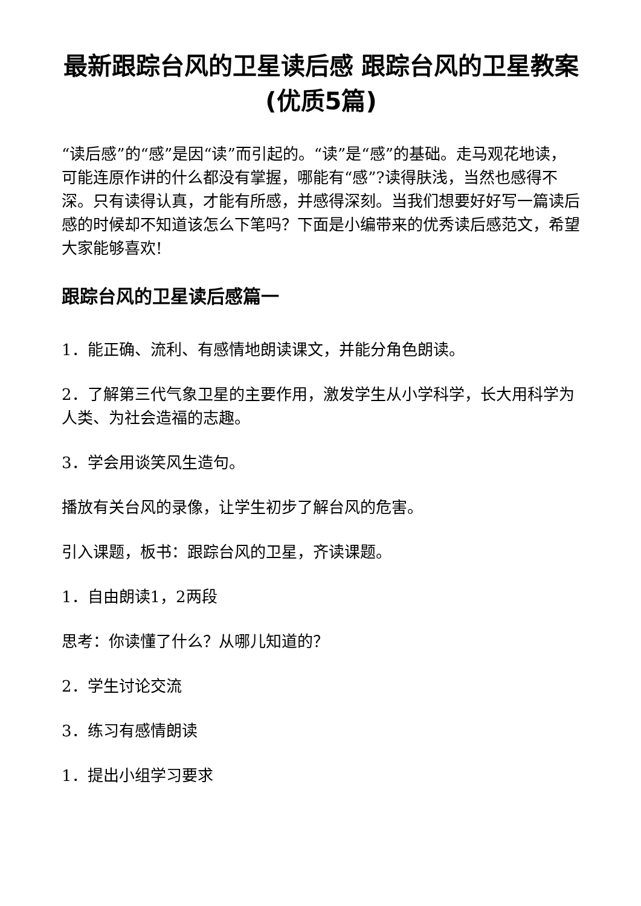最新跟踪台风的卫星读后感 跟踪台风的卫星教案(优质5篇)
“读后感”的“感”是因“读”而引起的。“读”是“感”的基础。走马观花地读，可能连原作讲的什么都没有掌握，哪能有“感”?读得肤浅，当然也感得不深。只有读得认真，才能有所感，并感得深刻。当我们想要好好写一篇读后感的时候却不知道该怎么下笔吗？下面是小编带来的优秀读后感范文，希望大家能够喜欢!
跟踪台风的卫星读后感篇一
1．能正确、流利、有感情地朗读课文，并能分角色朗读。
2．了解第三代气象卫星的主要作用，激发学生从小学科学，长大用科学为人类、为社会造福的志趣。
3．学会用谈笑风生造句。
播放有关台风的录像，让学生初步了解台风的危害。
引入课题，板书：跟踪台风的卫星，齐读课题。
1．自由朗读1，2两段
思考：你读懂了什么？从哪儿知道的？
2．学生讨论交流
3．练习有感情朗读
1．提出小组学习要求